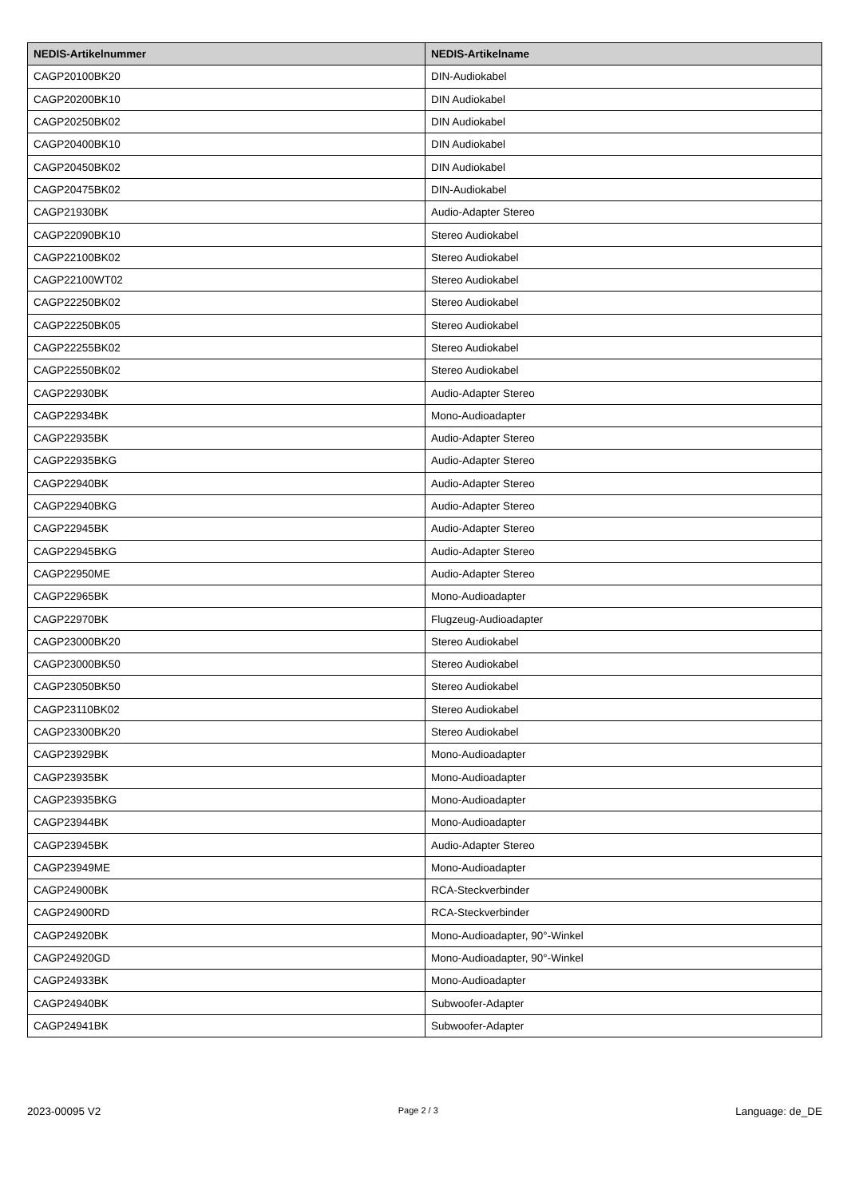| NEDIS-Artikelnummer | NEDIS-Artikelname |
| --- | --- |
| CAGP20100BK20 | DIN-Audiokabel |
| CAGP20200BK10 | DIN Audiokabel |
| CAGP20250BK02 | DIN Audiokabel |
| CAGP20400BK10 | DIN Audiokabel |
| CAGP20450BK02 | DIN Audiokabel |
| CAGP20475BK02 | DIN-Audiokabel |
| CAGP21930BK | Audio-Adapter Stereo |
| CAGP22090BK10 | Stereo Audiokabel |
| CAGP22100BK02 | Stereo Audiokabel |
| CAGP22100WT02 | Stereo Audiokabel |
| CAGP22250BK02 | Stereo Audiokabel |
| CAGP22250BK05 | Stereo Audiokabel |
| CAGP22255BK02 | Stereo Audiokabel |
| CAGP22550BK02 | Stereo Audiokabel |
| CAGP22930BK | Audio-Adapter Stereo |
| CAGP22934BK | Mono-Audioadapter |
| CAGP22935BK | Audio-Adapter Stereo |
| CAGP22935BKG | Audio-Adapter Stereo |
| CAGP22940BK | Audio-Adapter Stereo |
| CAGP22940BKG | Audio-Adapter Stereo |
| CAGP22945BK | Audio-Adapter Stereo |
| CAGP22945BKG | Audio-Adapter Stereo |
| CAGP22950ME | Audio-Adapter Stereo |
| CAGP22965BK | Mono-Audioadapter |
| CAGP22970BK | Flugzeug-Audioadapter |
| CAGP23000BK20 | Stereo Audiokabel |
| CAGP23000BK50 | Stereo Audiokabel |
| CAGP23050BK50 | Stereo Audiokabel |
| CAGP23110BK02 | Stereo Audiokabel |
| CAGP23300BK20 | Stereo Audiokabel |
| CAGP23929BK | Mono-Audioadapter |
| CAGP23935BK | Mono-Audioadapter |
| CAGP23935BKG | Mono-Audioadapter |
| CAGP23944BK | Mono-Audioadapter |
| CAGP23945BK | Audio-Adapter Stereo |
| CAGP23949ME | Mono-Audioadapter |
| CAGP24900BK | RCA-Steckverbinder |
| CAGP24900RD | RCA-Steckverbinder |
| CAGP24920BK | Mono-Audioadapter, 90°-Winkel |
| CAGP24920GD | Mono-Audioadapter, 90°-Winkel |
| CAGP24933BK | Mono-Audioadapter |
| CAGP24940BK | Subwoofer-Adapter |
| CAGP24941BK | Subwoofer-Adapter |
2023-00095 V2 Page 2 / 3 Language: de_DE